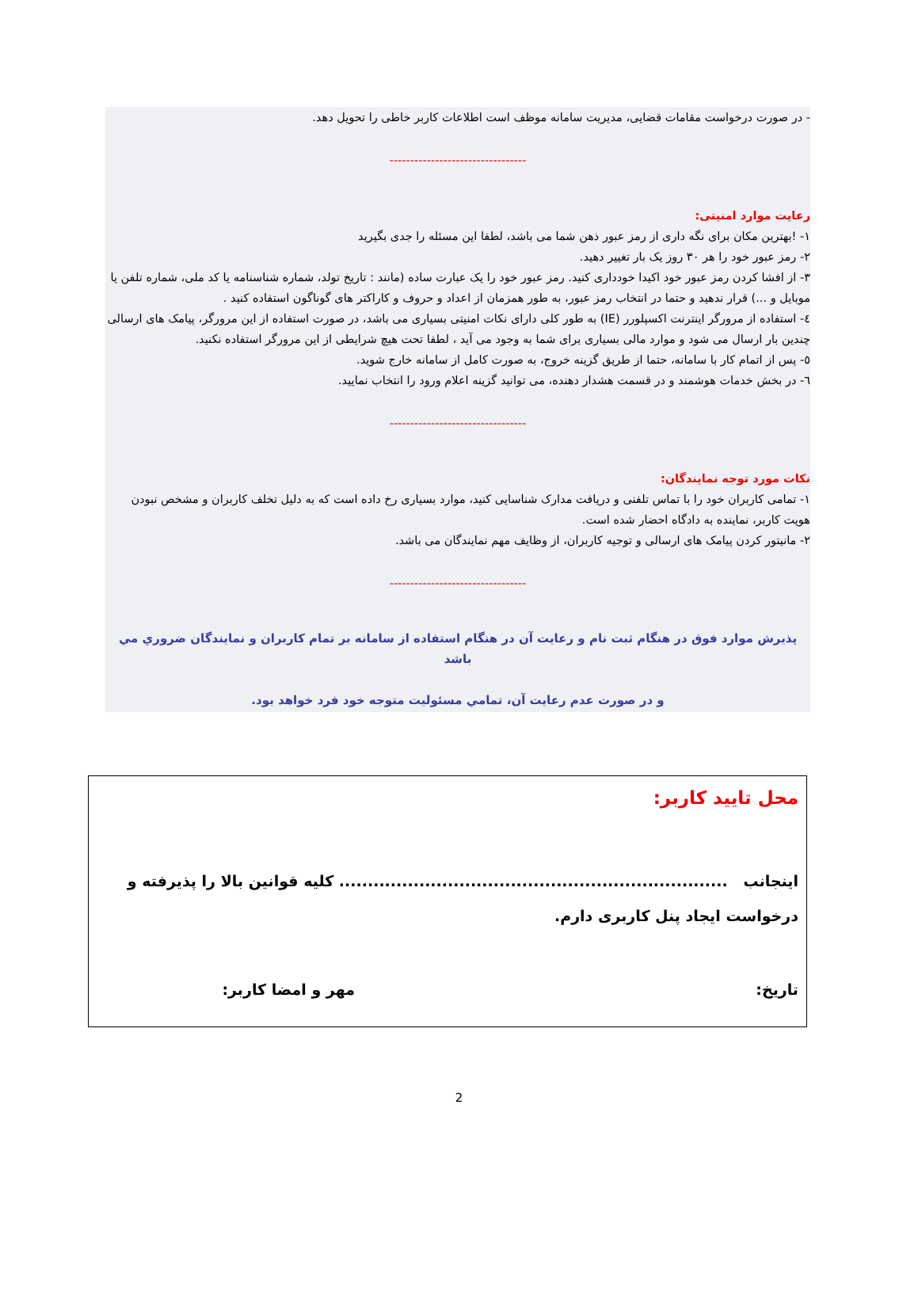- در صورت درخواست مقامات قضایی، مدیریت سامانه موظف است اطلاعات کاربر خاطی را تحویل دهد.
---------------------------------
رعایت موارد امنیتی:
۱- !بهترین مکان برای نگه داری از رمز عبور ذهن شما می باشد، لطفا این مسئله را جدی بگیرید
۲- رمز عبور خود را هر ۳۰ روز یک بار تغییر دهید.
۳- از افشا کردن رمز عبور خود اکیدا خودداری کنید. رمز عبور خود را یک عبارت ساده (مانند : تاریخ تولد، شماره شناسنامه یا کد ملی، شماره تلفن یا موبایل و ...) قرار ندهید و حتما در انتخاب رمز عبور، به طور همزمان از اعداد و حروف و کاراکتر های گوناگون استفاده کنید .
٤- استفاده از مرورگر اینترنت اکسپلورر (IE) به طور کلی دارای نکات امنیتی بسیاری می باشد، در صورت استفاده از این مرورگر، پیامک های ارسالی چندین بار ارسال می شود و موارد مالی بسیاری برای شما به وجود می آید ، لطفا تحت هیچ شرایطی از این مرورگر استفاده نکنید.
٥- پس از اتمام کار با سامانه، حتما از طریق گزینه خروج، به صورت کامل از سامانه خارج شوید.
٦- در بخش خدمات هوشمند و در قسمت هشدار دهنده، می توانید گزینه اعلام ورود را انتخاب نمایید.
---------------------------------
نکات مورد توجه نمایندگان:
۱- تمامی کاربران خود را با تماس تلفنی و دریافت مدارک شناسایی کنید، موارد بسیاری رخ داده است که به دلیل تخلف کاربران و مشخص نبودن هویت کاربر، نماینده به دادگاه احضار شده است.
۲- مانیتور کردن پیامک های ارسالی و توجیه کاربران، از وظایف مهم نمایندگان می باشد.
---------------------------------
پذيرش موارد فوق در هنگام ثبت نام و رعايت آن در هنگام استفاده از سامانه بر تمام كاربران و نمايندگان ضروري مي باشد
و در صورت عدم رعايت آن، تمامي مسئوليت متوجه خود فرد خواهد بود.
محل تایید کاربر:
اینجانب .................................................................... کلیه قوانین بالا را پذیرفته و درخواست ایجاد پنل کاربری دارم.
تاریخ: مهر و امضا کاربر:
2